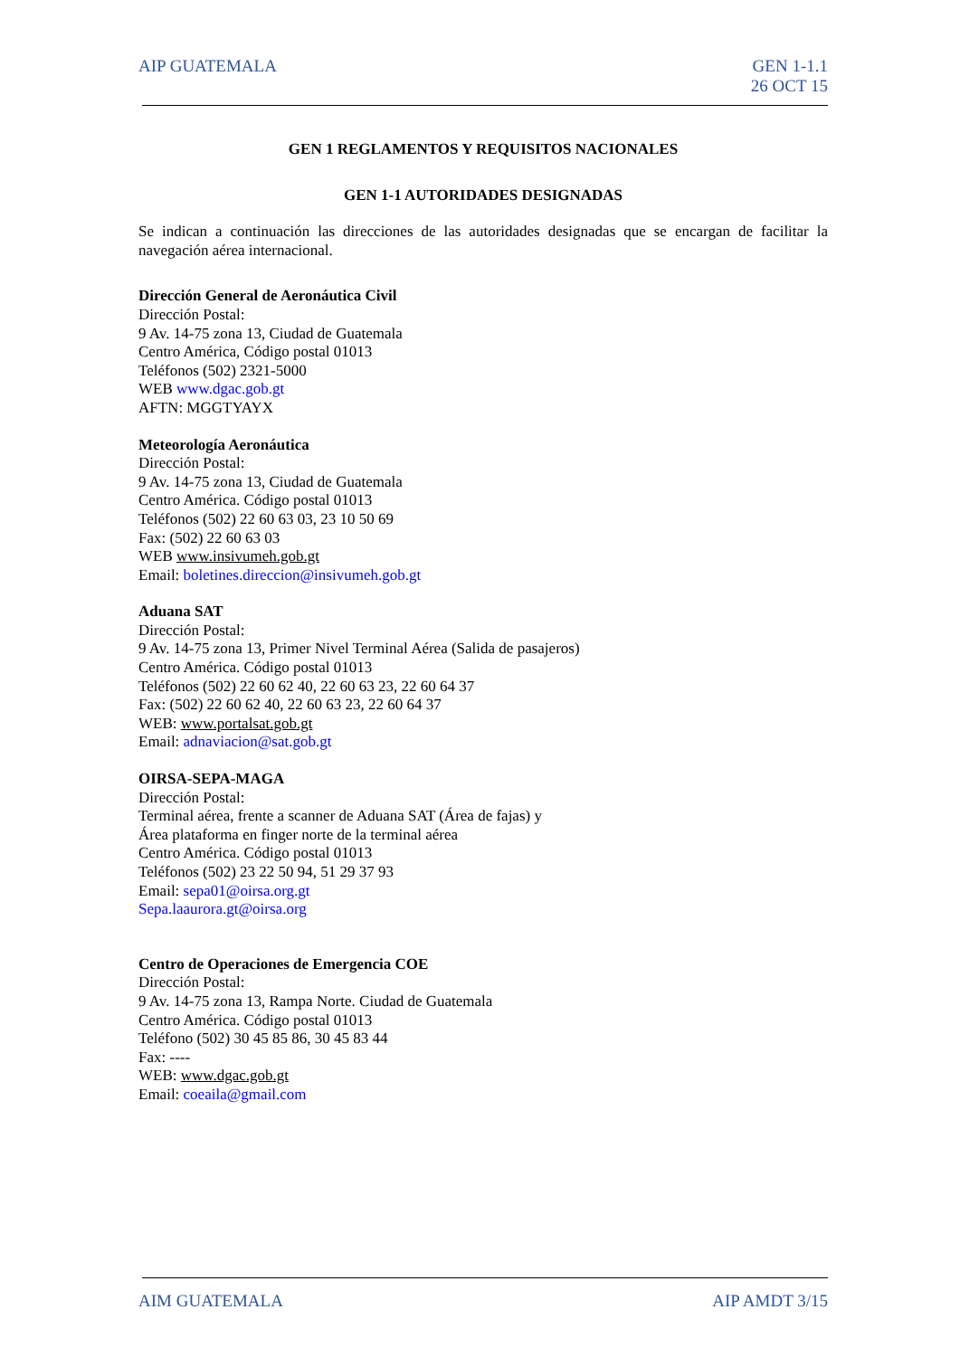AIP GUATEMALA GEN 1-1.1
26 OCT 15
GEN 1 REGLAMENTOS Y REQUISITOS NACIONALES
GEN 1-1 AUTORIDADES DESIGNADAS
Se indican a continuación las direcciones de las autoridades designadas que se encargan de facilitar la navegación aérea internacional.
Dirección General de Aeronáutica Civil
Dirección Postal:
9 Av. 14-75 zona 13, Ciudad de Guatemala
Centro América, Código postal 01013
Teléfonos (502) 2321-5000
WEB www.dgac.gob.gt
AFTN: MGGTYAYX
Meteorología Aeronáutica
Dirección Postal:
9 Av. 14-75 zona 13, Ciudad de Guatemala
Centro América. Código postal 01013
Teléfonos (502) 22 60 63 03, 23 10 50 69
Fax: (502) 22 60 63 03
WEB www.insivumeh.gob.gt
Email: boletines.direccion@insivumeh.gob.gt
Aduana SAT
Dirección Postal:
9 Av. 14-75 zona 13, Primer Nivel Terminal Aérea (Salida de pasajeros)
Centro América. Código postal 01013
Teléfonos (502) 22 60 62 40, 22 60 63 23, 22 60 64 37
Fax: (502) 22 60 62 40, 22 60 63 23, 22 60 64 37
WEB: www.portalsat.gob.gt
Email: adnaviacion@sat.gob.gt
OIRSA-SEPA-MAGA
Dirección Postal:
Terminal aérea, frente a scanner de Aduana SAT (Área de fajas) y
Área plataforma en finger norte de la terminal aérea
Centro América. Código postal 01013
Teléfonos (502) 23 22 50 94, 51 29 37 93
Email: sepa01@oirsa.org.gt
Sepa.laaurora.gt@oirsa.org
Centro de Operaciones de Emergencia COE
Dirección Postal:
9 Av. 14-75 zona 13, Rampa Norte. Ciudad de Guatemala
Centro América. Código postal 01013
Teléfono (502) 30 45 85 86, 30 45 83 44
Fax: ----
WEB: www.dgac.gob.gt
Email: coeaila@gmail.com
AIM GUATEMALA AIP AMDT 3/15